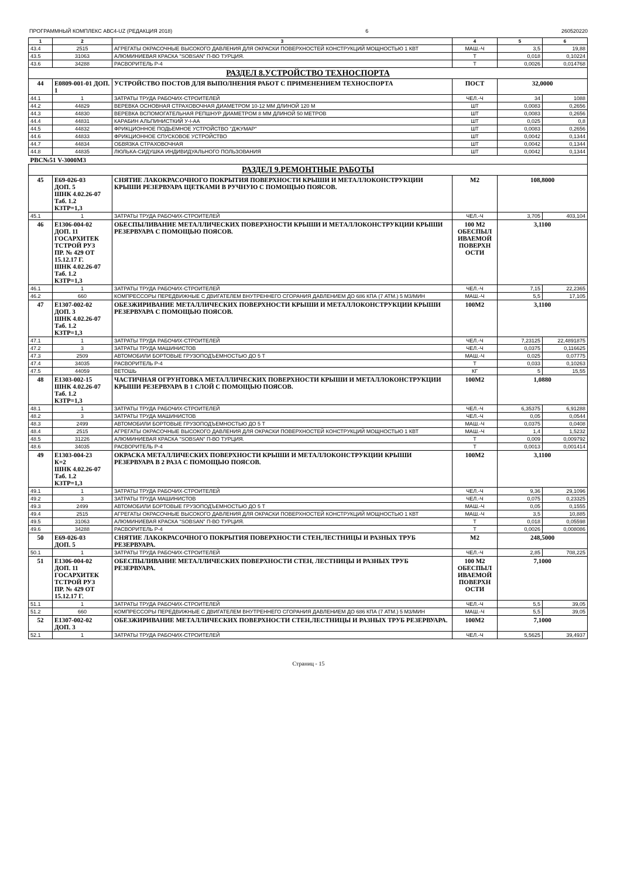ПРОГРАММНЫЙ КОМПЛЕКС АВС4-UZ (РЕДАКЦИЯ 2018) 6 260520220
| 1 | 2 | 3 | 4 | 5 | 6 |
| --- | --- | --- | --- | --- | --- |
| 43.4 | 2515 | АГРЕГАТЫ ОКРАСОЧНЫЕ ВЫСОКОГО ДАВЛЕНИЯ ДЛЯ ОКРАСКИ ПОВЕРХНОСТЕЙ КОНСТРУКЦИЙ МОЩНОСТЬЮ 1 КВТ | МАШ.-Ч | 3,5 | 19,88 |
| 43.5 | 31063 | АЛЮМИНИЕВАЯ КРАСКА "SOBSAN" П-ВО ТУРЦИЯ. | Т | 0,018 | 0,10224 |
| 43.6 | 34288 | РАСВОРИТЕЛЬ Р-4 | Т | 0,0026 | 0,014768 |
| РАЗДЕЛ 8.УСТРОЙСТВО ТЕХНОСПОРТА | | | | | |
| 44 | Е0809-001-01 ДОП. 1 | УСТРОЙСТВО ПОСТОВ ДЛЯ ВЫПОЛНЕНИЯ РАБОТ С ПРИМЕНЕНИЕМ ТЕХНОСПОРТА | ПОСТ | 32,0000 | |
| 44.1 | 1 | ЗАТРАТЫ ТРУДА РАБОЧИХ-СТРОИТЕЛЕЙ | ЧЕЛ.-Ч | 34 | 1088 |
| 44.2 | 44829 | ВЕРЕВКА ОСНОВНАЯ СТРАХОВОЧНАЯ ДИАМЕТРОМ 10-12 ММ ДЛИНОЙ 120 М | ШТ | 0,0083 | 0,2656 |
| 44.3 | 44830 | ВЕРЕВКА ВСПОМОГАТЕЛЬНАЯ РЕПШНУР ДИАМЕТРОМ 8 ММ ДЛИНОЙ 50 МЕТРОВ | ШТ | 0,0083 | 0,2656 |
| 44.4 | 44831 | КАРАБИН АЛЬПИНИСТКИЙ У-I-АА | ШТ | 0,025 | 0,8 |
| 44.5 | 44832 | ФРИКЦИОННОЕ ПОДЬЕМНОЕ УСТРОЙСТВО "ДЖУМАР" | ШТ | 0,0083 | 0,2656 |
| 44.6 | 44833 | ФРИКЦИОННОЕ СПУСКОВОЕ УСТРОЙСТВО | ШТ | 0,0042 | 0,1344 |
| 44.7 | 44834 | ОБВЯЗКА СТРАХОВОЧНАЯ | ШТ | 0,0042 | 0,1344 |
| 44.8 | 44835 | ЛЮЛЬКА-СИДУШКА ИНДИВИДУАЛЬНОГО ПОЛЬЗОВАНИЯ | ШТ | 0,0042 | 0,1344 |
| РВС№51 V-3000М3 | | | | | |
| РАЗДЕЛ 9.РЕМОНТНЫЕ РАБОТЫ | | | | | |
| 45 | Е69-026-03 ДОП. 5 ШНК 4.02.26-07 Таб. 1.2 КЗТР=1,3 | СНЯТИЕ ЛАКОКРАСОЧНОГО ПОКРЫТИЯ ПОВЕРХНОСТИ КРЫШИ И МЕТАЛЛОКОНСТРУКЦИИ КРЫШИ РЕЗЕРВУАРА ЩЕТКАМИ В РУЧНУЮ С ПОМОЩЬЮ ПОЯСОВ. | М2 | 108,8000 | |
| 45.1 | 1 | ЗАТРАТЫ ТРУДА РАБОЧИХ-СТРОИТЕЛЕЙ | ЧЕЛ.-Ч | 3,705 | 403,104 |
| 46 | Е1306-004-02 ДОП. 11 ГОСАРХИТЕК ТСТРОЙ РУЗ ПР. № 429 ОТ 15.12.17 Г. ШНК 4.02.26-07 Таб. 1.2 КЗТР=1,3 | ОБЕСПЫЛИВАНИЕ МЕТАЛЛИЧЕСКИХ ПОВЕРХНОСТИ КРЫШИ И МЕТАЛЛОКОНСТРУКЦИИ КРЫШИ РЕЗЕРВУАРА С ПОМОЩЬЮ ПОЯСОВ. | 100 М2 ОБЕСПЫЛ ИВАЕМОЙ ПОВЕРХН ОСТИ | 3,1100 | |
| 46.1 | 1 | ЗАТРАТЫ ТРУДА РАБОЧИХ-СТРОИТЕЛЕЙ | ЧЕЛ.-Ч | 7,15 | 22,2365 |
| 46.2 | 660 | КОМПРЕССОРЫ ПЕРЕДВИЖНЫЕ С ДВИГАТЕЛЕМ ВНУТРЕННЕГО СГОРАНИЯ ДАВЛЕНИЕМ ДО 686 КПА (7 АТМ.) 5 М3/МИН | МАШ.-Ч | 5,5 | 17,105 |
| 47 | Е1307-002-02 ДОП. 3 ШНК 4.02.26-07 Таб. 1.2 КЗТР=1,3 | ОБЕЗЖИРИВАНИЕ МЕТАЛЛИЧЕСКИХ ПОВЕРХНОСТИ КРЫШИ И МЕТАЛЛОКОНСТРУКЦИИ КРЫШИ РЕЗЕРВУАРА С ПОМОЩЬЮ ПОЯСОВ. | 100М2 | 3,1100 | |
| 47.1 | 1 | ЗАТРАТЫ ТРУДА РАБОЧИХ-СТРОИТЕЛЕЙ | ЧЕЛ.-Ч | 7,23125 | 22,4891875 |
| 47.2 | 3 | ЗАТРАТЫ ТРУДА МАШИНИСТОВ | ЧЕЛ.-Ч | 0,0375 | 0,116625 |
| 47.3 | 2509 | АВТОМОБИЛИ БОРТОВЫЕ ГРУЗОПОДЪЕМНОСТЬЮ ДО 5 Т | МАШ.-Ч | 0,025 | 0,07775 |
| 47.4 | 34035 | РАСВОРИТЕЛЬ Р-4 | Т | 0,033 | 0,10263 |
| 47.5 | 44059 | ВЕТОШЬ | КГ | 5 | 15,55 |
| 48 | Е1303-002-15 ШНК 4.02.26-07 Таб. 1.2 КЗТР=1,3 | ЧАСТИЧНАЯ ОГРУНТОВКА МЕТАЛЛИЧЕСКИХ ПОВЕРХНОСТИ КРЫШИ И МЕТАЛЛОКОНСТРУКЦИИ КРЫШИ РЕЗЕРВУАРА В 1 СЛОЙ С ПОМОЩЬЮ ПОЯСОВ. | 100М2 | 1,0880 | |
| 48.1 | 1 | ЗАТРАТЫ ТРУДА РАБОЧИХ-СТРОИТЕЛЕЙ | ЧЕЛ.-Ч | 6,35375 | 6,91288 |
| 48.2 | 3 | ЗАТРАТЫ ТРУДА МАШИНИСТОВ | ЧЕЛ.-Ч | 0,05 | 0,0544 |
| 48.3 | 2499 | АВТОМОБИЛИ БОРТОВЫЕ ГРУЗОПОДЪЕМНОСТЬЮ ДО 5 Т | МАШ.-Ч | 0,0375 | 0,0408 |
| 48.4 | 2515 | АГРЕГАТЫ ОКРАСОЧНЫЕ ВЫСОКОГО ДАВЛЕНИЯ ДЛЯ ОКРАСКИ ПОВЕРХНОСТЕЙ КОНСТРУКЦИЙ МОЩНОСТЬЮ 1 КВТ | МАШ.-Ч | 1,4 | 1,5232 |
| 48.5 | 31226 | АЛЮМИНИЕВАЯ КРАСКА "SOBSAN" П-ВО ТУРЦИЯ. | Т | 0,009 | 0,009792 |
| 48.6 | 34035 | РАСВОРИТЕЛЬ Р-4 | Т | 0,0013 | 0,001414 |
| 49 | Е1303-004-23 К=2 ШНК 4.02.26-07 Таб. 1.2 КЗТР=1,3 | ОКРАСКА МЕТАЛЛИЧЕСКИХ ПОВЕРХНОСТИ КРЫШИ И МЕТАЛЛОКОНСТРУКЦИИ КРЫШИ РЕЗЕРВУАРА В 2 РАЗА С ПОМОЩЬЮ ПОЯСОВ. | 100М2 | 3,1100 | |
| 49.1 | 1 | ЗАТРАТЫ ТРУДА РАБОЧИХ-СТРОИТЕЛЕЙ | ЧЕЛ.-Ч | 9,36 | 29,1096 |
| 49.2 | 3 | ЗАТРАТЫ ТРУДА МАШИНИСТОВ | ЧЕЛ.-Ч | 0,075 | 0,23325 |
| 49.3 | 2499 | АВТОМОБИЛИ БОРТОВЫЕ ГРУЗОПОДЪЕМНОСТЬЮ ДО 5 Т | МАШ.-Ч | 0,05 | 0,1555 |
| 49.4 | 2515 | АГРЕГАТЫ ОКРАСОЧНЫЕ ВЫСОКОГО ДАВЛЕНИЯ ДЛЯ ОКРАСКИ ПОВЕРХНОСТЕЙ КОНСТРУКЦИЙ МОЩНОСТЬЮ 1 КВТ | МАШ.-Ч | 3,5 | 10,885 |
| 49.5 | 31063 | АЛЮМИНИЕВАЯ КРАСКА "SOBSAN" П-ВО ТУРЦИЯ. | Т | 0,018 | 0,05598 |
| 49.6 | 34288 | РАСВОРИТЕЛЬ Р-4 | Т | 0,0026 | 0,008086 |
| 50 | Е69-026-03 ДОП. 5 | СНЯТИЕ ЛАКОКРАСОЧНОГО ПОКРЫТИЯ ПОВЕРХНОСТИ СТЕН,ЛЕСТНИЦЫ И РАЗНЫХ ТРУБ РЕЗЕРВУАРА. | М2 | 248,5000 | |
| 50.1 | 1 | ЗАТРАТЫ ТРУДА РАБОЧИХ-СТРОИТЕЛЕЙ | ЧЕЛ.-Ч | 2,85 | 708,225 |
| 51 | Е1306-004-02 ДОП. 11 ГОСАРХИТЕК ТСТРОЙ РУЗ ПР. № 429 ОТ 15.12.17 Г. | ОБЕСПЫЛИВАНИЕ МЕТАЛЛИЧЕСКИХ ПОВЕРХНОСТИ СТЕН, ЛЕСТНИЦЫ И РАЗНЫХ ТРУБ РЕЗЕРВУАРА. | 100 М2 ОБЕСПЫЛ ИВАЕМОЙ ПОВЕРХН ОСТИ | 7,1000 | |
| 51.1 | 1 | ЗАТРАТЫ ТРУДА РАБОЧИХ-СТРОИТЕЛЕЙ | ЧЕЛ.-Ч | 5,5 | 39,05 |
| 51.2 | 660 | КОМПРЕССОРЫ ПЕРЕДВИЖНЫЕ С ДВИГАТЕЛЕМ ВНУТРЕННЕГО СГОРАНИЯ ДАВЛЕНИЕМ ДО 686 КПА (7 АТМ.) 5 М3/МИН | МАШ.-Ч | 5,5 | 39,05 |
| 52 | Е1307-002-02 ДОП. 3 | ОБЕЗЖИРИВАНИЕ МЕТАЛЛИЧЕСКИХ ПОВЕРХНОСТИ СТЕН,ЛЕСТНИЦЫ И РАЗНЫХ ТРУБ РЕЗЕРВУАРА. | 100М2 | 7,1000 | |
| 52.1 | 1 | ЗАТРАТЫ ТРУДА РАБОЧИХ-СТРОИТЕЛЕЙ | ЧЕЛ.-Ч | 5,5625 | 39,4937 |
Страниц - 15